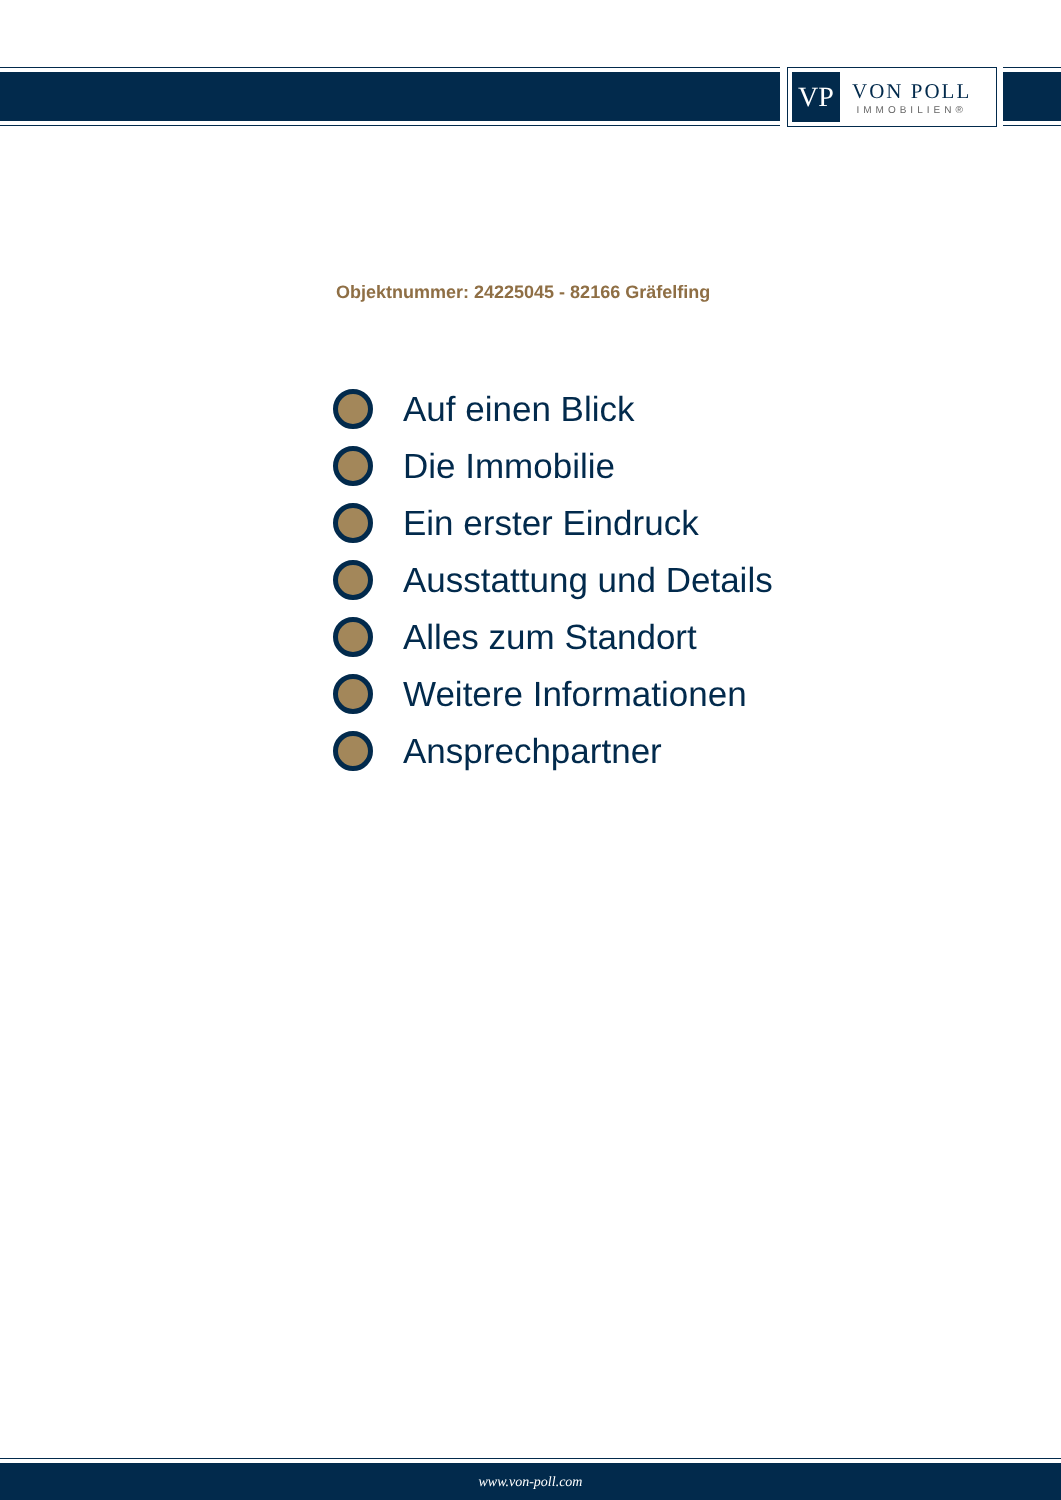VP
VON POLL
IMMOBILIEN®
Objektnummer: 24225045 - 82166 Gräfelfing
Auf einen Blick
Die Immobilie
Ein erster Eindruck
Ausstattung und Details
Alles zum Standort
Weitere Informationen
Ansprechpartner
www.von-poll.com